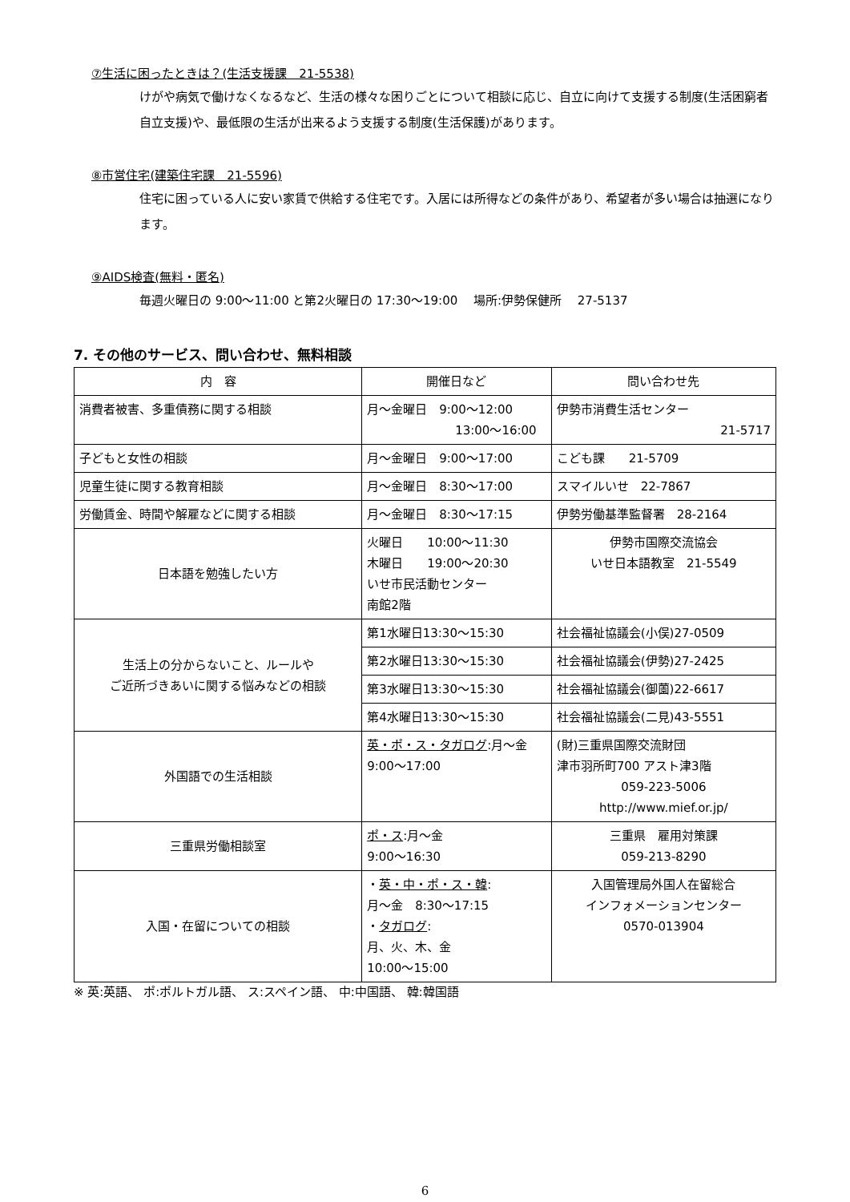⑦生活に困ったときは？(生活支援課　21-5538)
けがや病気で働けなくなるなど、生活の様々な困りごとについて相談に応じ、自立に向けて支援する制度(生活困窮者自立支援)や、最低限の生活が出来るよう支援する制度(生活保護)があります。
⑧市営住宅(建築住宅課　21-5596)
住宅に困っている人に安い家賃で供給する住宅です。入居には所得などの条件があり、希望者が多い場合は抽選になります。
⑨AIDS検査(無料・匿名)
毎週火曜日の 9:00～11:00 と第2火曜日の 17:30～19:00　 場所:伊勢保健所　 27-5137
7. その他のサービス、問い合わせ、無料相談
| 内 容 | 開催日など | 問い合わせ先 |
| --- | --- | --- |
| 消費者被害、多重債務に関する相談 | 月～金曜日 9:00～12:00 13:00～16:00 | 伊勢市消費生活センター 21-5717 |
| 子どもと女性の相談 | 月～金曜日 9:00～17:00 | こども課 21-5709 |
| 児童生徒に関する教育相談 | 月～金曜日 8:30～17:00 | スマイルいせ 22-7867 |
| 労働賃金、時間や解雇などに関する相談 | 月～金曜日 8:30～17:15 | 伊勢労働基準監督署 28-2164 |
| 日本語を勉強したい方 | 火曜日 10:00～11:30 木曜日 19:00～20:30 いせ市民活動センター 南館2階 | 伊勢市国際交流協会 いせ日本語教室 21-5549 |
| 生活上の分からないこと、ルールや ご近所づきあいに関する悩みなどの相談 | 第1水曜日13:30～15:30 | 社会福祉協議会(小俣)27-0509 |
| | 第2水曜日13:30～15:30 | 社会福祉協議会(伊勢)27-2425 |
| | 第3水曜日13:30～15:30 | 社会福祉協議会(御薗)22-6617 |
| | 第4水曜日13:30～15:30 | 社会福祉協議会(二見)43-5551 |
| 外国語での生活相談 | 英・ポ・ス・タガログ :月～金 9:00～17:00 | (財)三重県国際交流財団 津市羽所町700 アスト津3階 059-223-5006 http://www.mief.or.jp/ |
| 三重県労働相談室 | ポ・ス :月～金 9:00～16:30 | 三重県 雇用対策課 059-213-8290 |
| 入国・在留についての相談 | ・ 英・中・ポ・ス・韓 : 月～金 8:30～17:15 ・ タガログ : 月、火、木、金 10:00～15:00 | 入国管理局外国人在留総合 インフォメーションセンター 0570-013904 |
※ 英:英語、 ポ:ポルトガル語、 ス:スペイン語、 中:中国語、 韓:韓国語
6